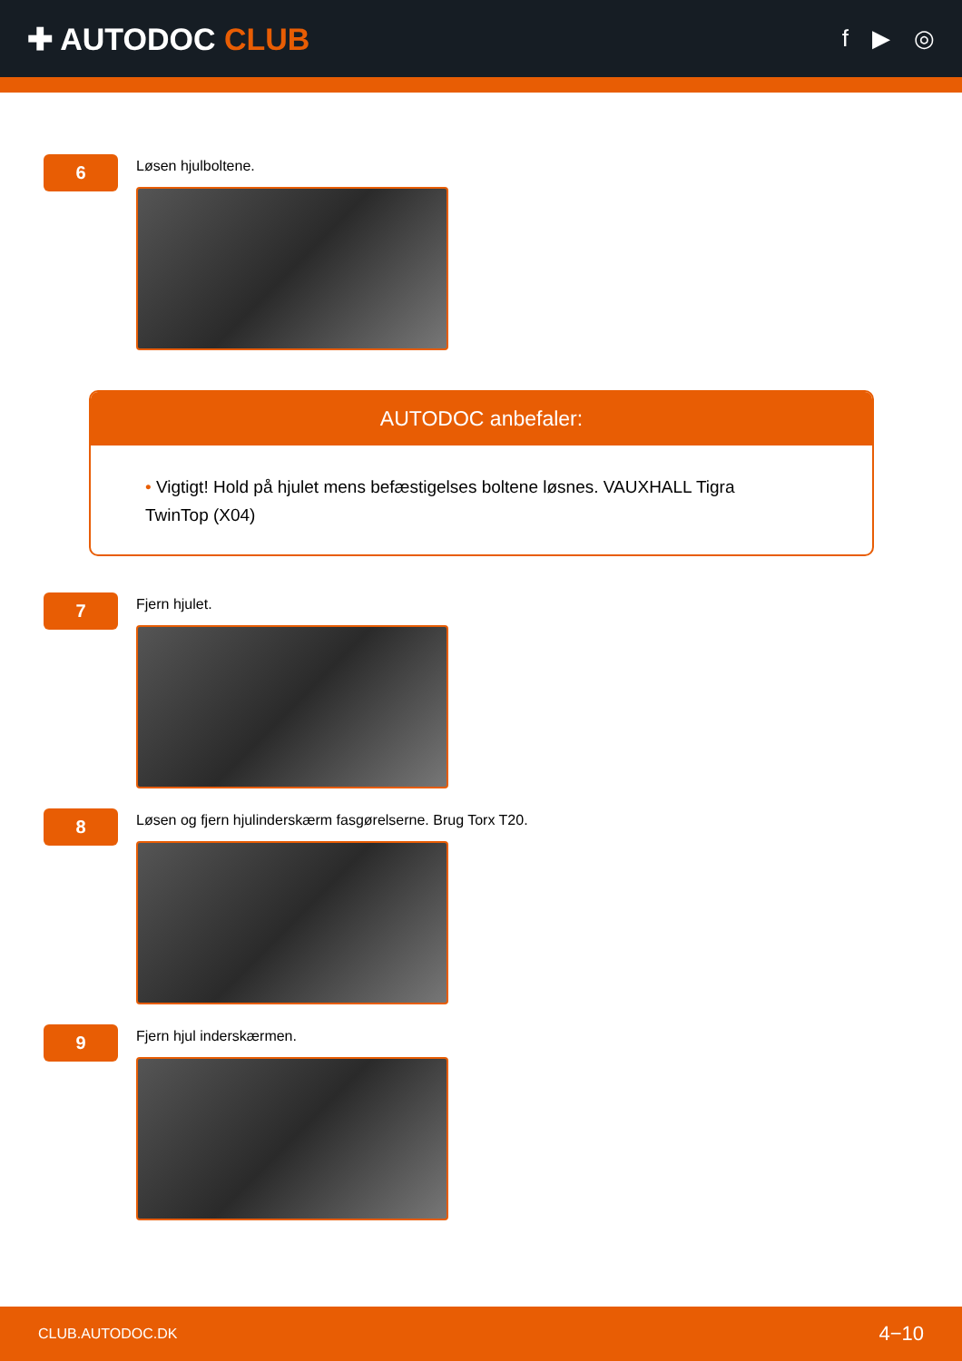✚ AUTODOC CLUB
f ▶ ◎
6
Løsen hjulboltene.
AUTODOC anbefaler:
• Vigtigt! Hold på hjulet mens befæstigelses boltene løsnes. VAUXHALL Tigra TwinTop (X04)
7
Fjern hjulet.
8
Løsen og fjern hjulinderskærm fasgørelserne. Brug Torx T20.
9
Fjern hjul inderskærmen.
CLUB.AUTODOC.DK 4−10